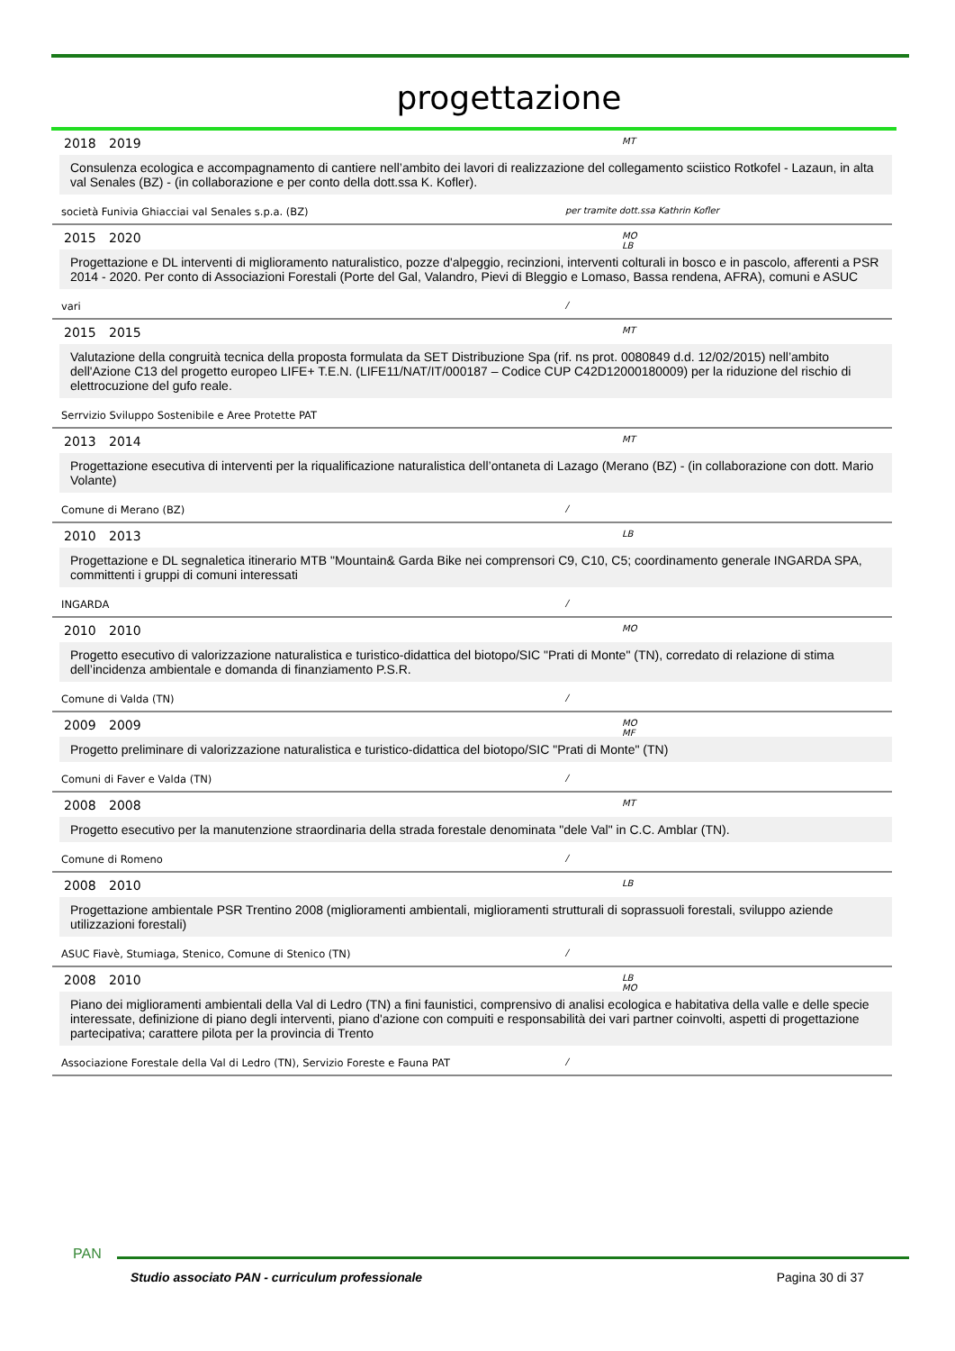progettazione
2018 2019 MT
Consulenza ecologica e accompagnamento di cantiere nell’ambito dei lavori di realizzazione del collegamento sciistico Rotkofel - Lazaun, in alta val Senales (BZ) - (in collaborazione e per conto della dott.ssa K. Kofler).
società Funivia Ghiacciai val Senales s.p.a. (BZ) per tramite dott.ssa Kathrin Kofler
2015 2020 MO LB
Progettazione e DL interventi di miglioramento naturalistico, pozze d'alpeggio, recinzioni, interventi colturali in bosco e in pascolo, afferenti a PSR 2014 - 2020. Per conto di Associazioni Forestali (Porte del Gal, Valandro, Pievi di Bleggio e Lomaso, Bassa rendena, AFRA), comuni e ASUC
vari /
2015 2015 MT
Valutazione della congruità tecnica della proposta formulata da SET Distribuzione Spa (rif. ns prot. 0080849 d.d. 12/02/2015) nell’ambito dell'Azione C13 del progetto europeo LIFE+ T.E.N. (LIFE11/NAT/IT/000187 – Codice CUP C42D12000180009) per la riduzione del rischio di elettrocuzione del gufo reale.
Serrvizio Sviluppo Sostenibile e Aree Protette PAT
2013 2014 MT
Progettazione esecutiva di interventi per la riqualificazione naturalistica dell’ontaneta di Lazago (Merano (BZ) - (in collaborazione con dott. Mario Volante)
Comune di Merano (BZ) /
2010 2013 LB
Progettazione e DL segnaletica itinerario MTB "Mountain& Garda Bike nei comprensori C9, C10, C5; coordinamento generale INGARDA SPA, committenti i gruppi di comuni interessati
INGARDA /
2010 2010 MO
Progetto esecutivo di valorizzazione naturalistica e turistico-didattica del biotopo/SIC "Prati di Monte" (TN), corredato di relazione di stima dell’incidenza ambientale e domanda di finanziamento P.S.R.
Comune di Valda (TN) /
2009 2009 MO MF
Progetto preliminare di valorizzazione naturalistica e turistico-didattica del biotopo/SIC "Prati di Monte" (TN)
Comuni di Faver e Valda (TN) /
2008 2008 MT
Progetto esecutivo per la manutenzione straordinaria della strada forestale denominata "dele Val" in C.C. Amblar (TN).
Comune di Romeno /
2008 2010 LB
Progettazione ambientale PSR Trentino 2008 (miglioramenti ambientali, miglioramenti strutturali di soprassuoli forestali, sviluppo aziende utilizzazioni forestali)
ASUC Fiavè, Stumiaga, Stenico, Comune di Stenico (TN) /
2008 2010 LB MO
Piano dei miglioramenti ambientali della Val di Ledro (TN) a fini faunistici, comprensivo di analisi ecologica e habitativa della valle e delle specie interessate, definizione di piano degli interventi, piano d'azione con compuiti e responsabilità dei vari partner coinvolti, aspetti di progettazione partecipativa; carattere pilota per la provincia di Trento
Associazione Forestale della Val di Ledro (TN), Servizio Foreste e Fauna PAT /
PAN
Studio associato PAN - curriculum professionale Pagina 30 di 37